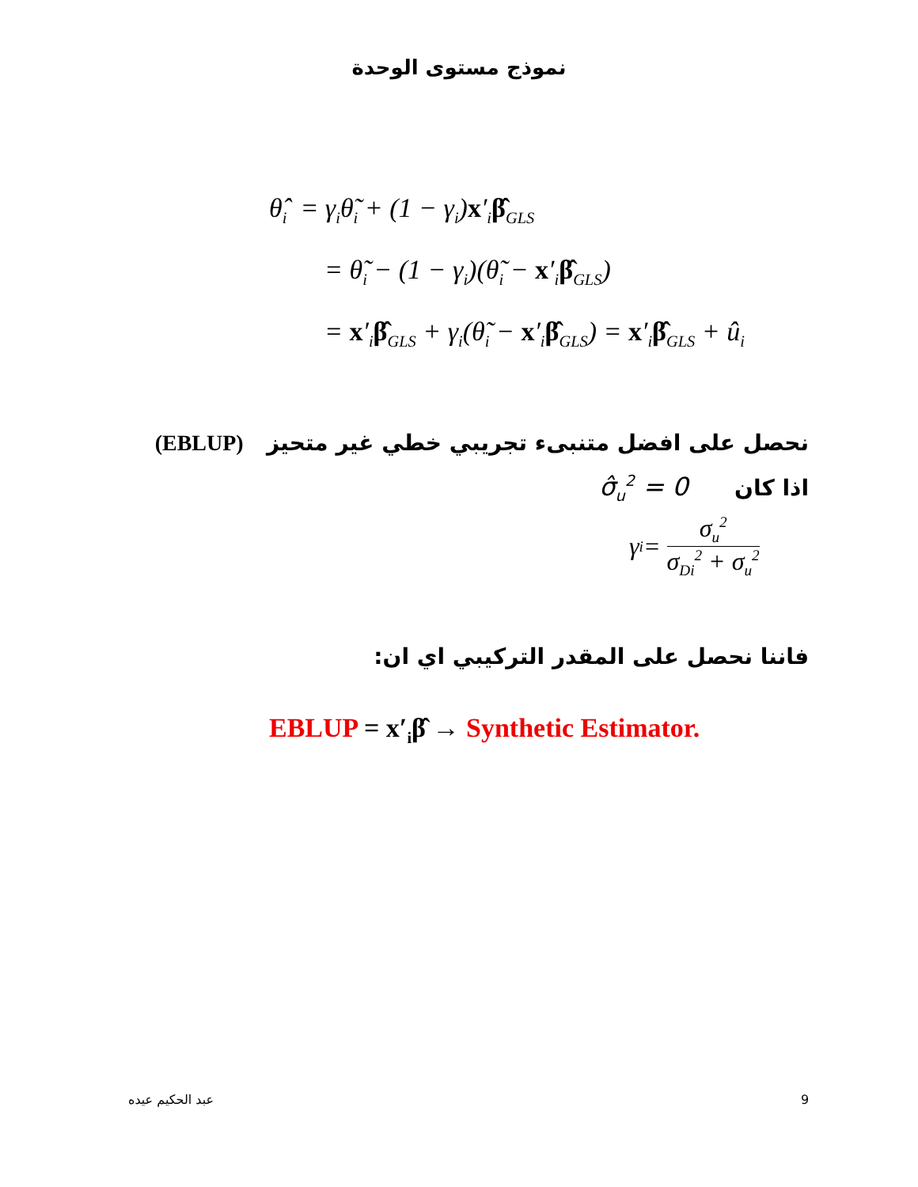نموذج مستوى الوحدة
θ̂<sub>i</sub> = γ<sub>i</sub>θ̃<sub>i</sub> + (1 − γ<sub>i</sub>)x′<sub>i</sub>β̂<sub>GLS</sub>
= θ̃<sub>i</sub> − (1 − γ<sub>i</sub>)(θ̃<sub>i</sub> − x′<sub>i</sub>β̂<sub>GLS</sub>)
= x′<sub>i</sub>β̂<sub>GLS</sub> + γ<sub>i</sub>(θ̃<sub>i</sub> − x′<sub>i</sub>β̂<sub>GLS</sub>) = x′<sub>i</sub>β̂<sub>GLS</sub> + û<sub>i</sub>
نحصل على افضل متنبىء تجريبي خطي غير متحيز (EBLUP)
اذا كان σ̂<sub>u</sub><sup>2</sup> = 0
γ<sub>i</sub> = σ<sub>u</sub><sup>2</sup> σ<sub>Di</sub><sup>2</sup> + σ<sub>u</sub><sup>2</sup>
فاننا نحصل على المقدر التركيبي اي ان:
EBLUP = x′<sub>i</sub>β̂ → Synthetic Estimator.
عبد الحكيم عيده 9